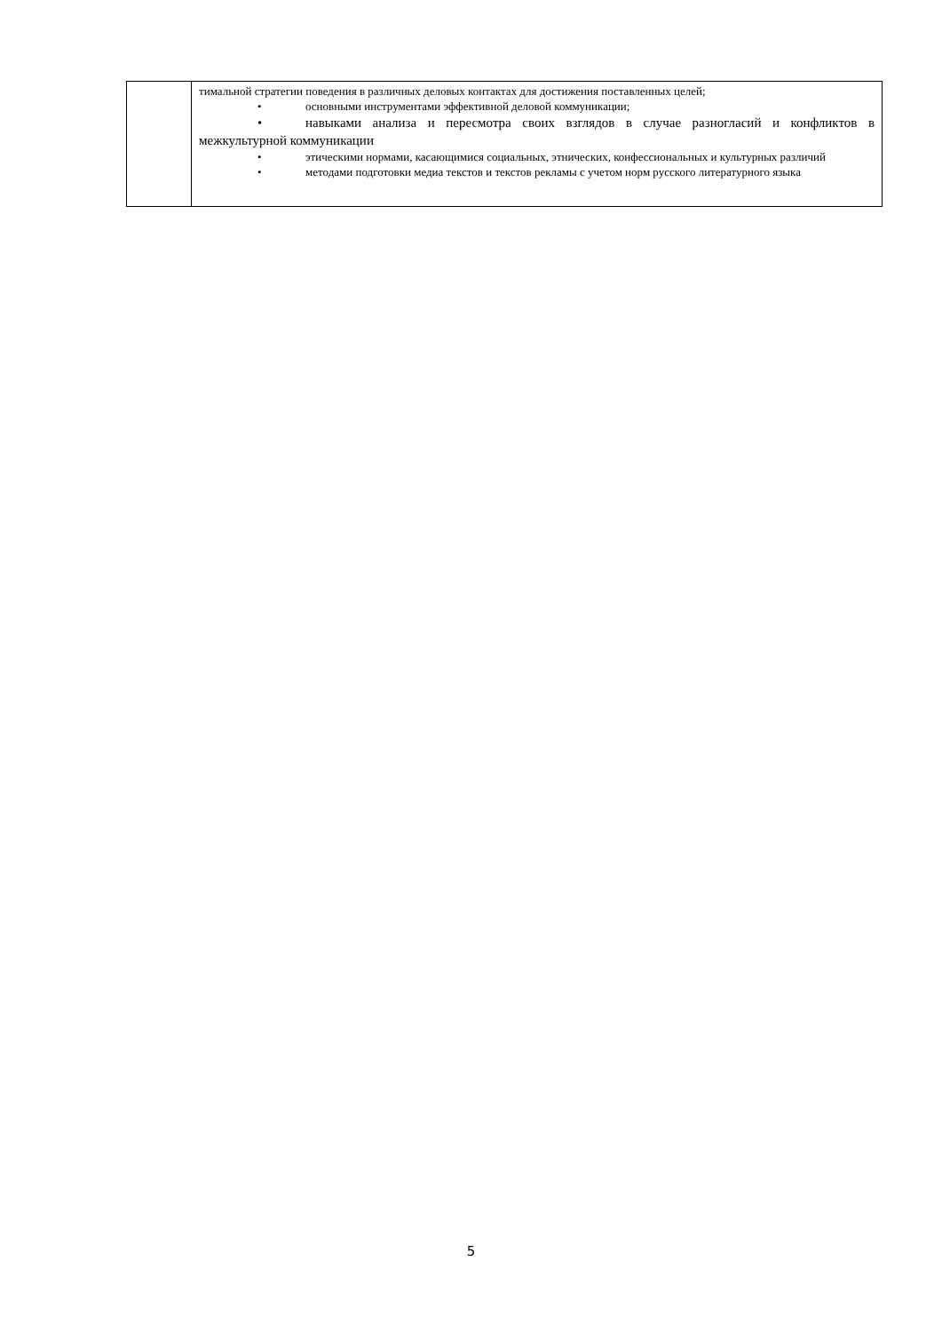| | тимальной стратегии поведения в различных деловых контактах для достижения поставленных целей; • основными инструментами эффективной деловой коммуникации; • навыками анализа и пересмотра своих взглядов в случае разногласий и конфликтов в межкультурной коммуникации • этическими нормами, касающимися социальных, этнических, конфессиональных и культурных различий • методами подготовки медиа текстов и текстов рекламы с учетом норм русского литературного языка |
5